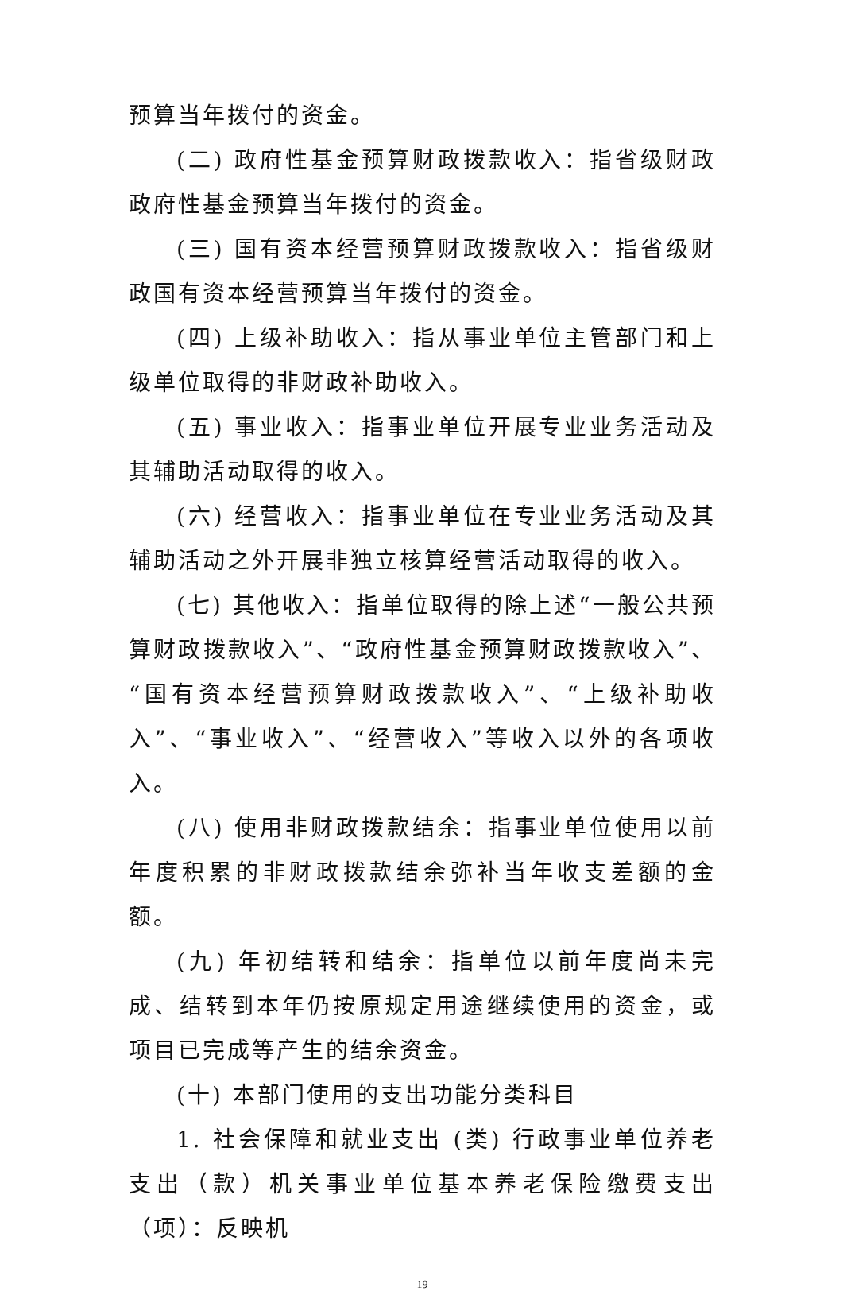预算当年拨付的资金。
(二) 政府性基金预算财政拨款收入：指省级财政政府性基金预算当年拨付的资金。
(三) 国有资本经营预算财政拨款收入：指省级财政国有资本经营预算当年拨付的资金。
(四) 上级补助收入：指从事业单位主管部门和上级单位取得的非财政补助收入。
(五) 事业收入：指事业单位开展专业业务活动及其辅助活动取得的收入。
(六) 经营收入：指事业单位在专业业务活动及其辅助活动之外开展非独立核算经营活动取得的收入。
(七) 其他收入：指单位取得的除上述“一般公共预算财政拨款收入”、“政府性基金预算财政拨款收入”、“国有资本经营预算财政拨款收入”、“上级补助收入”、“事业收入”、“经营收入”等收入以外的各项收入。
(八) 使用非财政拨款结余：指事业单位使用以前年度积累的非财政拨款结余弥补当年收支差额的金额。
(九) 年初结转和结余：指单位以前年度尚未完成、结转到本年仍按原规定用途继续使用的资金，或项目已完成等产生的结余资金。
(十) 本部门使用的支出功能分类科目
1. 社会保障和就业支出 (类) 行政事业单位养老支出（款）机关事业单位基本养老保险缴费支出（项）：反映机
19